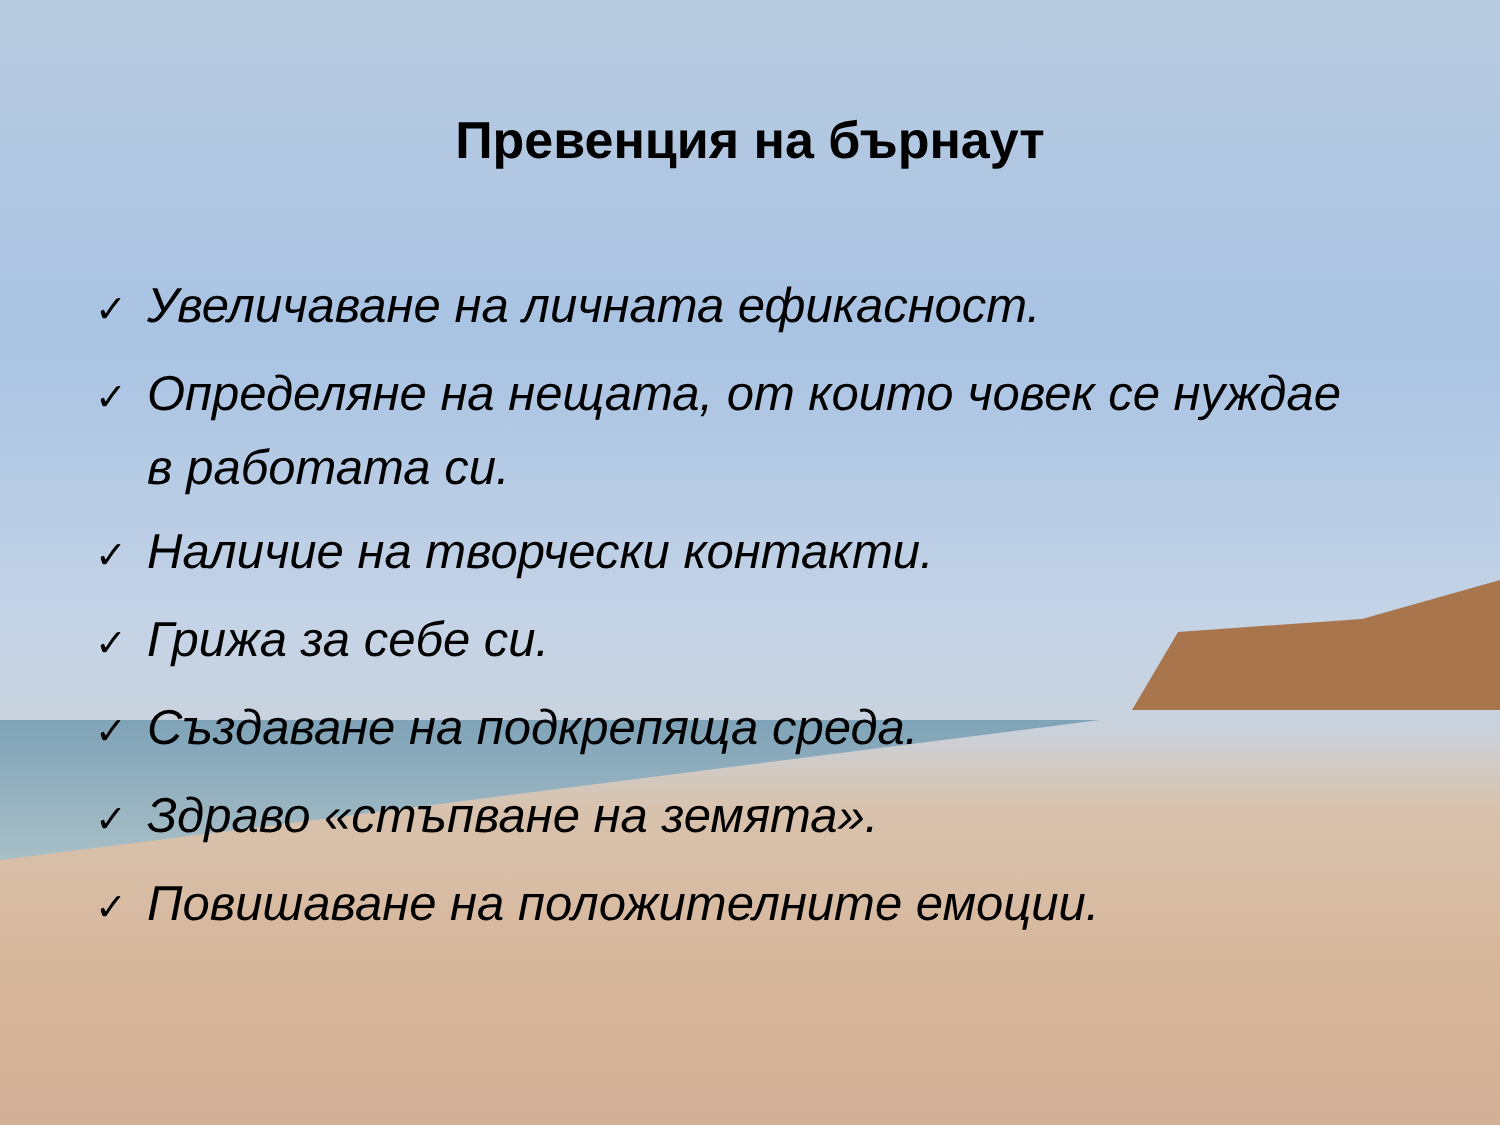Превенция на бърнаут
✓ Увеличаване на личната ефикасност.
✓ Определяне на нещата, от които човек се нуждае в работата си.
✓ Наличие на творчески контакти.
✓ Грижа за себе си.
✓ Създаване на подкрепяща среда.
✓ Здраво «стъпване на земята».
✓ Повишаване на положителните емоции.